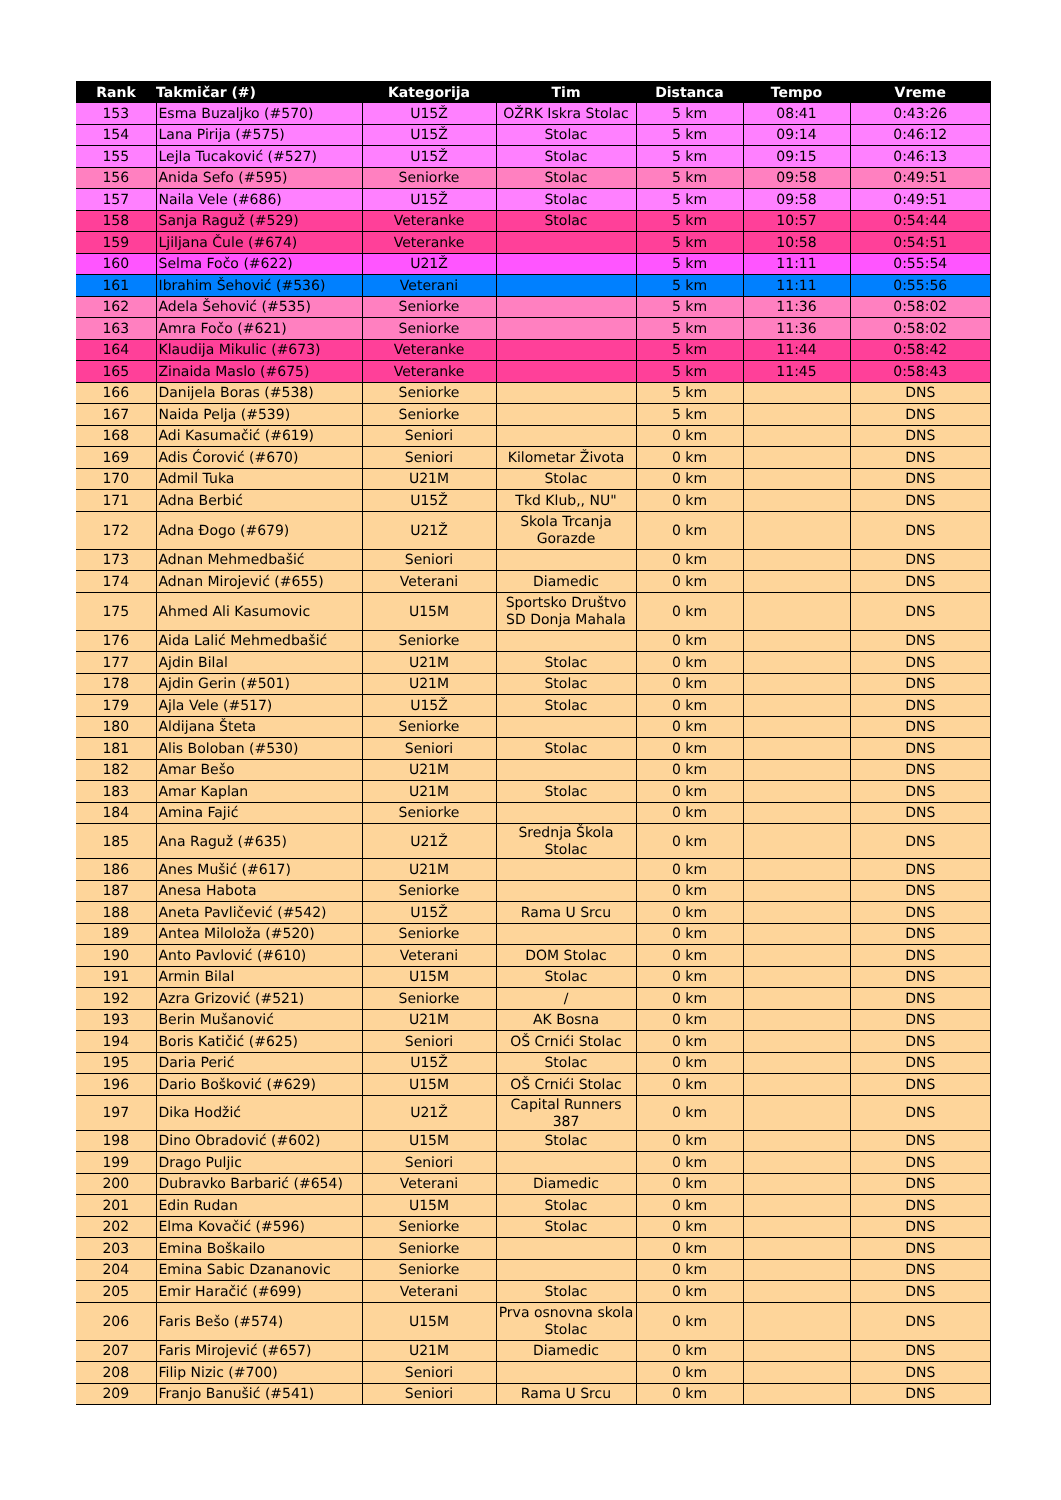| Rank | Takmičar (#) | Kategorija | Tim | Distanca | Tempo | Vreme |
| --- | --- | --- | --- | --- | --- | --- |
| 153 | Esma Buzaljko (#570) | U15Ž | OŽRK Iskra Stolac | 5 km | 08:41 | 0:43:26 |
| 154 | Lana Pirija (#575) | U15Ž | Stolac | 5 km | 09:14 | 0:46:12 |
| 155 | Lejla Tucaković (#527) | U15Ž | Stolac | 5 km | 09:15 | 0:46:13 |
| 156 | Anida Sefo (#595) | Seniorke | Stolac | 5 km | 09:58 | 0:49:51 |
| 157 | Naila Vele (#686) | U15Ž | Stolac | 5 km | 09:58 | 0:49:51 |
| 158 | Sanja Raguž (#529) | Veteranke | Stolac | 5 km | 10:57 | 0:54:44 |
| 159 | Ljiljana Čule (#674) | Veteranke | | 5 km | 10:58 | 0:54:51 |
| 160 | Selma Fočo (#622) | U21Ž | | 5 km | 11:11 | 0:55:54 |
| 161 | Ibrahim Šehović (#536) | Veterani | | 5 km | 11:11 | 0:55:56 |
| 162 | Adela Šehović (#535) | Seniorke | | 5 km | 11:36 | 0:58:02 |
| 163 | Amra Fočo (#621) | Seniorke | | 5 km | 11:36 | 0:58:02 |
| 164 | Klaudija Mikulic (#673) | Veteranke | | 5 km | 11:44 | 0:58:42 |
| 165 | Zinaida Maslo (#675) | Veteranke | | 5 km | 11:45 | 0:58:43 |
| 166 | Danijela Boras (#538) | Seniorke | | 5 km | | DNS |
| 167 | Naida Pelja (#539) | Seniorke | | 5 km | | DNS |
| 168 | Adi Kasumačić (#619) | Seniori | | 0 km | | DNS |
| 169 | Adis Ćorović (#670) | Seniori | Kilometar Života | 0 km | | DNS |
| 170 | Admil Tuka | U21M | Stolac | 0 km | | DNS |
| 171 | Adna Berbić | U15Ž | Tkd Klub,, NU" | 0 km | | DNS |
| 172 | Adna Đogo (#679) | U21Ž | Skola Trcanja Gorazde | 0 km | | DNS |
| 173 | Adnan Mehmedbašić | Seniori | | 0 km | | DNS |
| 174 | Adnan Mirojević (#655) | Veterani | Diamedic | 0 km | | DNS |
| 175 | Ahmed Ali Kasumovic | U15M | Sportsko Društvo SD Donja Mahala | 0 km | | DNS |
| 176 | Aida Lalić Mehmedbašić | Seniorke | | 0 km | | DNS |
| 177 | Ajdin Bilal | U21M | Stolac | 0 km | | DNS |
| 178 | Ajdin Gerin (#501) | U21M | Stolac | 0 km | | DNS |
| 179 | Ajla Vele (#517) | U15Ž | Stolac | 0 km | | DNS |
| 180 | Aldijana Šteta | Seniorke | | 0 km | | DNS |
| 181 | Alis Boloban (#530) | Seniori | Stolac | 0 km | | DNS |
| 182 | Amar Bešo | U21M | | 0 km | | DNS |
| 183 | Amar Kaplan | U21M | Stolac | 0 km | | DNS |
| 184 | Amina Fajić | Seniorke | | 0 km | | DNS |
| 185 | Ana Raguž (#635) | U21Ž | Srednja Škola Stolac | 0 km | | DNS |
| 186 | Anes Mušić (#617) | U21M | | 0 km | | DNS |
| 187 | Anesa Habota | Seniorke | | 0 km | | DNS |
| 188 | Aneta Pavličević (#542) | U15Ž | Rama U Srcu | 0 km | | DNS |
| 189 | Antea Miloloža (#520) | Seniorke | | 0 km | | DNS |
| 190 | Anto Pavlović (#610) | Veterani | DOM Stolac | 0 km | | DNS |
| 191 | Armin Bilal | U15M | Stolac | 0 km | | DNS |
| 192 | Azra Grizović (#521) | Seniorke | / | 0 km | | DNS |
| 193 | Berin Mušanović | U21M | AK Bosna | 0 km | | DNS |
| 194 | Boris Katičić (#625) | Seniori | OŠ Crnići Stolac | 0 km | | DNS |
| 195 | Daria Perić | U15Ž | Stolac | 0 km | | DNS |
| 196 | Dario Bošković (#629) | U15M | OŠ Crnići Stolac | 0 km | | DNS |
| 197 | Dika Hodžić | U21Ž | Capital Runners 387 | 0 km | | DNS |
| 198 | Dino Obradović (#602) | U15M | Stolac | 0 km | | DNS |
| 199 | Drago Puljic | Seniori | | 0 km | | DNS |
| 200 | Dubravko Barbarić (#654) | Veterani | Diamedic | 0 km | | DNS |
| 201 | Edin Rudan | U15M | Stolac | 0 km | | DNS |
| 202 | Elma Kovačić (#596) | Seniorke | Stolac | 0 km | | DNS |
| 203 | Emina Boškailo | Seniorke | | 0 km | | DNS |
| 204 | Emina Sabic Dzananovic | Seniorke | | 0 km | | DNS |
| 205 | Emir Haračić (#699) | Veterani | Stolac | 0 km | | DNS |
| 206 | Faris Bešo (#574) | U15M | Prva osnovna skola Stolac | 0 km | | DNS |
| 207 | Faris Mirojević (#657) | U21M | Diamedic | 0 km | | DNS |
| 208 | Filip Nizic (#700) | Seniori | | 0 km | | DNS |
| 209 | Franjo Banušić (#541) | Seniori | Rama U Srcu | 0 km | | DNS |